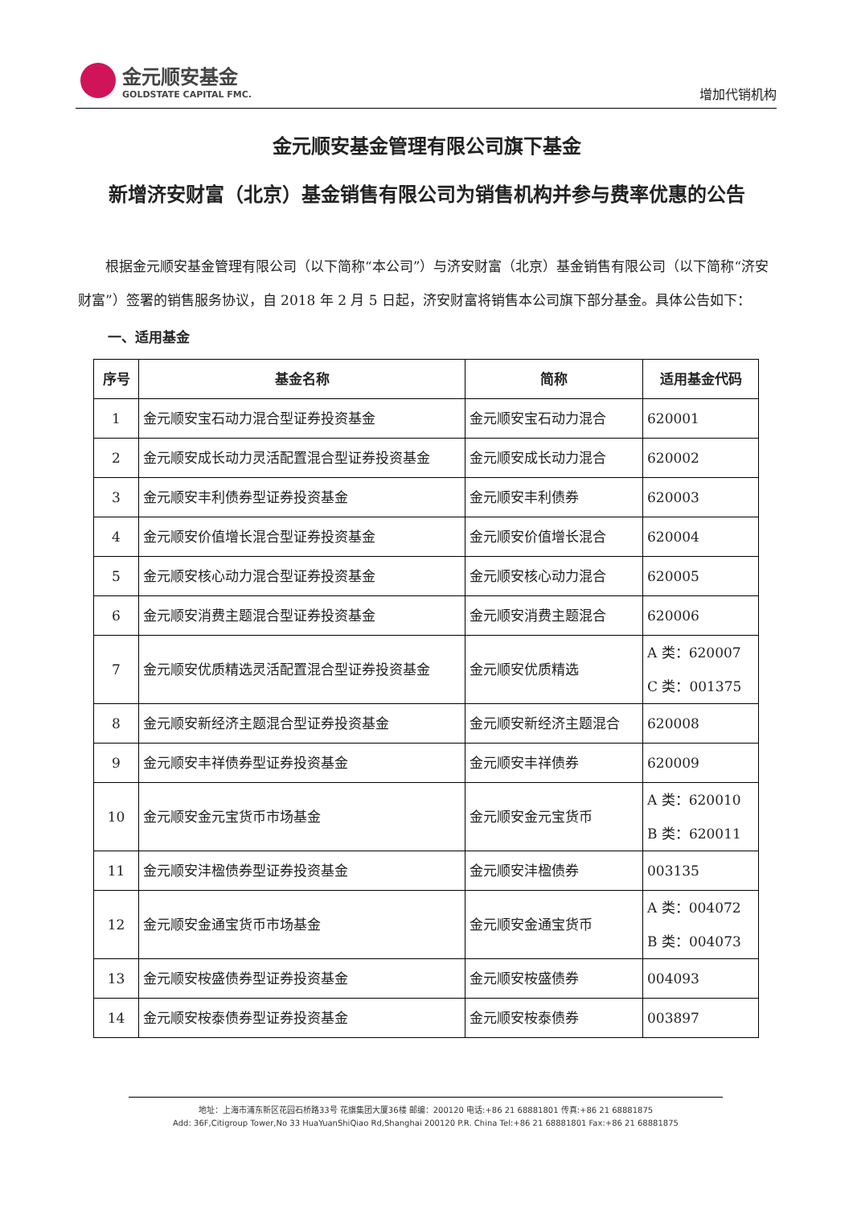金元顺安基金
GOLDSTATE CAPITAL FMC.
增加代销机构
金元顺安基金管理有限公司旗下基金
新增济安财富（北京）基金销售有限公司为销售机构并参与费率优惠的公告
根据金元顺安基金管理有限公司（以下简称“本公司”）与济安财富（北京）基金销售有限公司（以下简称“济安财富”）签署的销售服务协议，自 2018 年 2 月 5 日起，济安财富将销售本公司旗下部分基金。具体公告如下：
一、适用基金
| 序号 | 基金名称 | 简称 | 适用基金代码 |
| --- | --- | --- | --- |
| 1 | 金元顺安宝石动力混合型证券投资基金 | 金元顺安宝石动力混合 | 620001 |
| 2 | 金元顺安成长动力灵活配置混合型证券投资基金 | 金元顺安成长动力混合 | 620002 |
| 3 | 金元顺安丰利债券型证券投资基金 | 金元顺安丰利债券 | 620003 |
| 4 | 金元顺安价值增长混合型证券投资基金 | 金元顺安价值增长混合 | 620004 |
| 5 | 金元顺安核心动力混合型证券投资基金 | 金元顺安核心动力混合 | 620005 |
| 6 | 金元顺安消费主题混合型证券投资基金 | 金元顺安消费主题混合 | 620006 |
| 7 | 金元顺安优质精选灵活配置混合型证券投资基金 | 金元顺安优质精选 | A 类：620007 C 类：001375 |
| 8 | 金元顺安新经济主题混合型证券投资基金 | 金元顺安新经济主题混合 | 620008 |
| 9 | 金元顺安丰祥债券型证券投资基金 | 金元顺安丰祥债券 | 620009 |
| 10 | 金元顺安金元宝货币市场基金 | 金元顺安金元宝货币 | A 类：620010 B 类：620011 |
| 11 | 金元顺安沣楹债券型证券投资基金 | 金元顺安沣楹债券 | 003135 |
| 12 | 金元顺安金通宝货币市场基金 | 金元顺安金通宝货币 | A 类：004072 B 类：004073 |
| 13 | 金元顺安桉盛债券型证券投资基金 | 金元顺安桉盛债券 | 004093 |
| 14 | 金元顺安桉泰债券型证券投资基金 | 金元顺安桉泰债券 | 003897 |
地址：上海市浦东新区花园石桥路33号 花旗集团大厦36楼 邮编：200120 电话:+86 21 68881801 传真:+86 21 68881875
Add: 36F,Citigroup Tower,No 33 HuaYuanShiQiao Rd,Shanghai 200120 P.R. China Tel:+86 21 68881801 Fax:+86 21 68881875